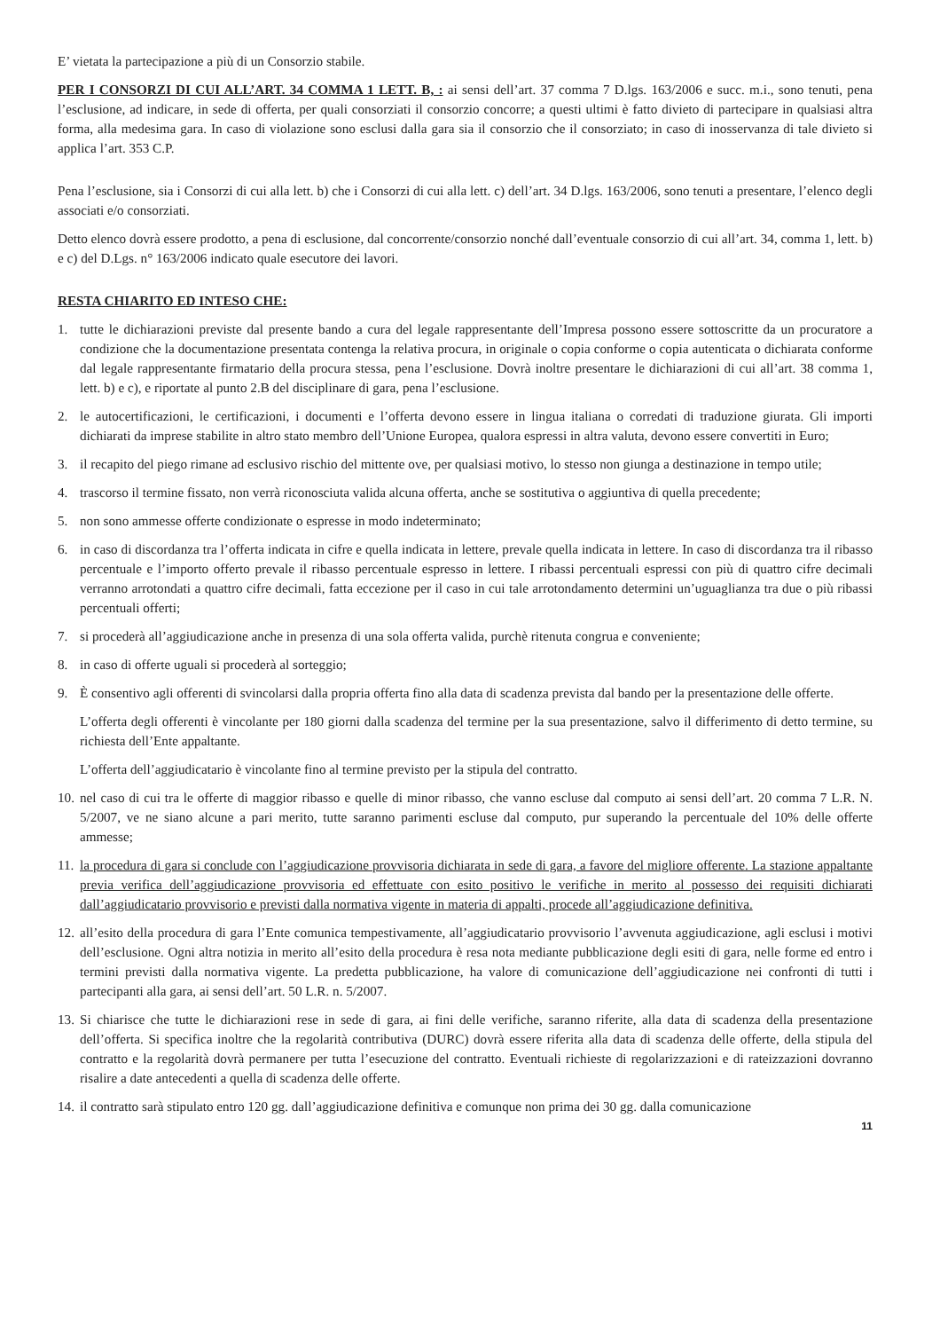E’ vietata la partecipazione a più di un Consorzio stabile.
PER I CONSORZI DI CUI ALL’ART. 34 COMMA 1 LETT. B, : ai sensi dell’art. 37 comma 7 D.lgs. 163/2006 e succ. m.i., sono tenuti, pena l’esclusione, ad indicare, in sede di offerta, per quali consorziati il consorzio concorre; a questi ultimi è fatto divieto di partecipare in qualsiasi altra forma, alla medesima gara. In caso di violazione sono esclusi dalla gara sia il consorzio che il consorziato; in caso di inosservanza di tale divieto si applica l’art. 353 C.P.
Pena l’esclusione, sia i Consorzi di cui alla lett. b) che i Consorzi di cui alla lett. c) dell’art. 34 D.lgs. 163/2006, sono tenuti a presentare, l’elenco degli associati e/o consorziati.
Detto elenco dovrà essere prodotto, a pena di esclusione, dal concorrente/consorzio nonché dall’eventuale consorzio di cui all’art. 34, comma 1, lett. b) e c) del D.Lgs. n° 163/2006 indicato quale esecutore dei lavori.
RESTA CHIARITO ED INTESO CHE:
1. tutte le dichiarazioni previste dal presente bando a cura del legale rappresentante dell’Impresa possono essere sottoscritte da un procuratore a condizione che la documentazione presentata contenga la relativa procura, in originale o copia conforme o copia autenticata o dichiarata conforme dal legale rappresentante firmatario della procura stessa, pena l’esclusione. Dovrà inoltre presentare le dichiarazioni di cui all’art. 38 comma 1, lett. b) e c), e riportate al punto 2.B del disciplinare di gara, pena l’esclusione.
2. le autocertificazioni, le certificazioni, i documenti e l’offerta devono essere in lingua italiana o corredati di traduzione giurata. Gli importi dichiarati da imprese stabilite in altro stato membro dell’Unione Europea, qualora espressi in altra valuta, devono essere convertiti in Euro;
3. il recapito del piego rimane ad esclusivo rischio del mittente ove, per qualsiasi motivo, lo stesso non giunga a destinazione in tempo utile;
4. trascorso il termine fissato, non verrà riconosciuta valida alcuna offerta, anche se sostitutiva o aggiuntiva di quella precedente;
5. non sono ammesse offerte condizionate o espresse in modo indeterminato;
6. in caso di discordanza tra l’offerta indicata in cifre e quella indicata in lettere, prevale quella indicata in lettere. In caso di discordanza tra il ribasso percentuale e l’importo offerto prevale il ribasso percentuale espresso in lettere. I ribassi percentuali espressi con più di quattro cifre decimali verranno arrotondati a quattro cifre decimali, fatta eccezione per il caso in cui tale arrotondamento determini un’uguaglianza tra due o più ribassi percentuali offerti;
7. si procederà all’aggiudicazione anche in presenza di una sola offerta valida, purchè ritenuta congrua e conveniente;
8. in caso di offerte uguali si procederà al sorteggio;
9. È consentivo agli offerenti di svincolarsi dalla propria offerta fino alla data di scadenza prevista dal bando per la presentazione delle offerte.
L’offerta degli offerenti è vincolante per 180 giorni dalla scadenza del termine per la sua presentazione, salvo il differimento di detto termine, su richiesta dell’Ente appaltante.
L’offerta dell’aggiudicatario è vincolante fino al termine previsto per la stipula del contratto.
10. nel caso di cui tra le offerte di maggior ribasso e quelle di minor ribasso, che vanno escluse dal computo ai sensi dell’art. 20 comma 7 L.R. N. 5/2007, ve ne siano alcune a pari merito, tutte saranno parimenti escluse dal computo, pur superando la percentuale del 10% delle offerte ammesse;
11. la procedura di gara si conclude con l’aggiudicazione provvisoria dichiarata in sede di gara, a favore del migliore offerente. La stazione appaltante previa verifica dell’aggiudicazione provvisoria ed effettuate con esito positivo le verifiche in merito al possesso dei requisiti dichiarati dall’aggiudicatario provvisorio e previsti dalla normativa vigente in materia di appalti, procede all’aggiudicazione definitiva.
12. all’esito della procedura di gara l’Ente comunica tempestivamente, all’aggiudicatario provvisorio l’avvenuta aggiudicazione, agli esclusi i motivi dell’esclusione. Ogni altra notizia in merito all’esito della procedura è resa nota mediante pubblicazione degli esiti di gara, nelle forme ed entro i termini previsti dalla normativa vigente. La predetta pubblicazione, ha valore di comunicazione dell’aggiudicazione nei confronti di tutti i partecipanti alla gara, ai sensi dell’art. 50 L.R. n. 5/2007.
13. Si chiarisce che tutte le dichiarazioni rese in sede di gara, ai fini delle verifiche, saranno riferite, alla data di scadenza della presentazione dell’offerta. Si specifica inoltre che la regolarità contributiva (DURC) dovrà essere riferita alla data di scadenza delle offerte, della stipula del contratto e la regolarità dovrà permanere per tutta l’esecuzione del contratto. Eventuali richieste di regolarizzazioni e di rateizzazioni dovranno risalire a date antecedenti a quella di scadenza delle offerte.
14. il contratto sarà stipulato entro 120 gg. dall’aggiudicazione definitiva e comunque non prima dei 30 gg. dalla comunicazione
11